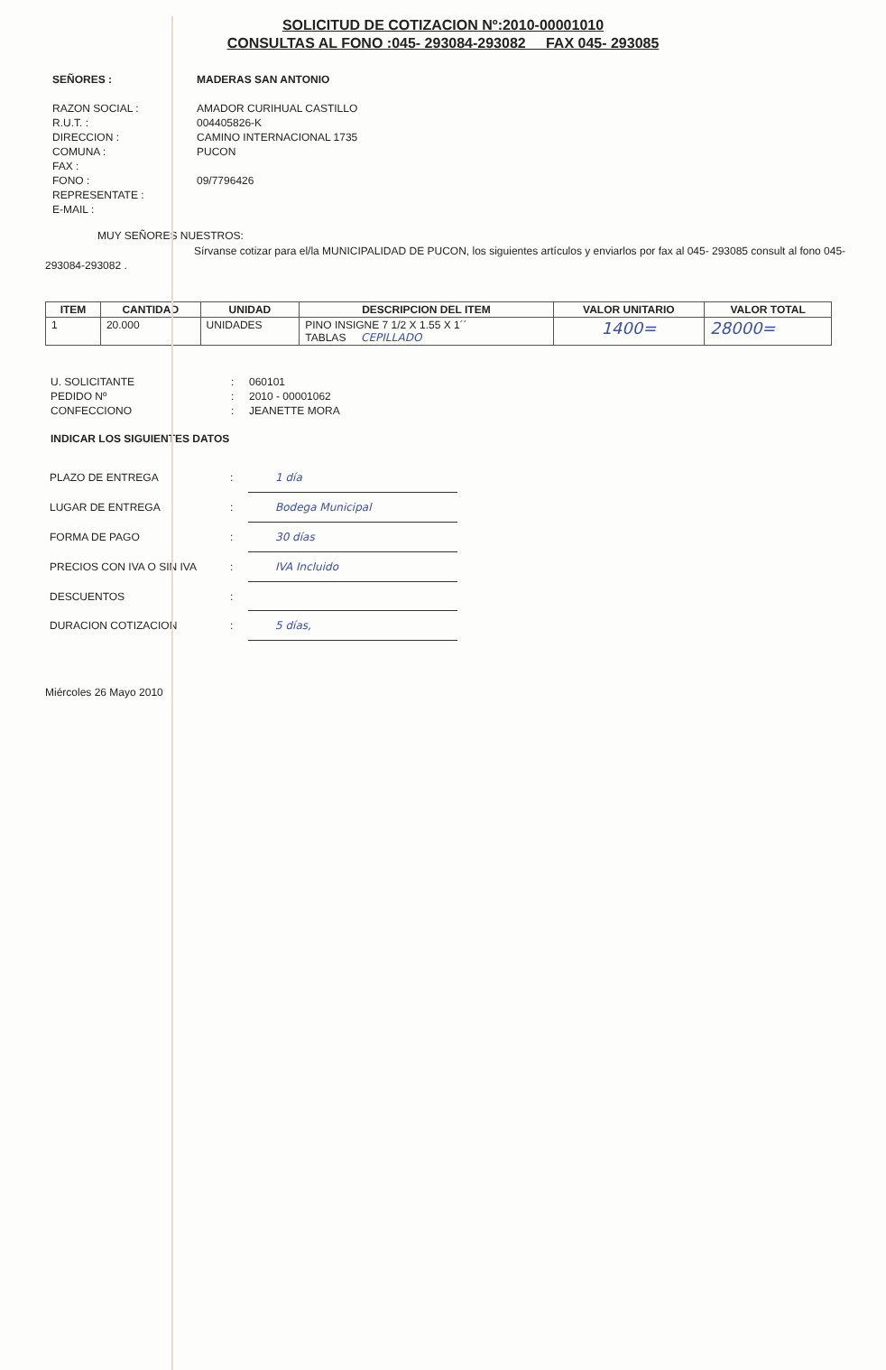SOLICITUD DE COTIZACION Nº:2010-00001010
CONSULTAS AL FONO :045- 293084-293082 FAX 045- 293085
SEÑORES :
MADERAS SAN ANTONIO
RAZON SOCIAL :
AMADOR CURIHUAL CASTILLO
R.U.T. :
004405826-K
DIRECCION :
CAMINO INTERNACIONAL 1735
COMUNA :
PUCON
FAX :
FONO :
09/7796426
REPRESENTATE :
E-MAIL :
MUY SEÑORES NUESTROS:
Sírvanse cotizar para el/la MUNICIPALIDAD DE PUCON, los siguientes artículos y enviarlos por fax al 045- 293085 consult al fono 045- 293084-293082 .
| ITEM | CANTIDAD | UNIDAD | DESCRIPCION DEL ITEM | VALOR UNITARIO | VALOR TOTAL |
| --- | --- | --- | --- | --- | --- |
| 1 | 20.000 | UNIDADES | PINO INSIGNE 7 1/2 X 1.55 X 1´´ TABLAS CEPILLADO | 1400= | 28000= |
U. SOLICITANTE
:
060101
PEDIDO Nº
:
2010 - 00001062
CONFECCIONO
:
JEANETTE MORA
INDICAR LOS SIGUIENTES DATOS
PLAZO DE ENTREGA
:
1 día
LUGAR DE ENTREGA
:
Bodega Municipal
FORMA DE PAGO
:
30 días
PRECIOS CON IVA O SIN IVA
:
IVA Incluido
DESCUENTOS
:
DURACION COTIZACION
:
5 días,
Miércoles 26 Mayo 2010